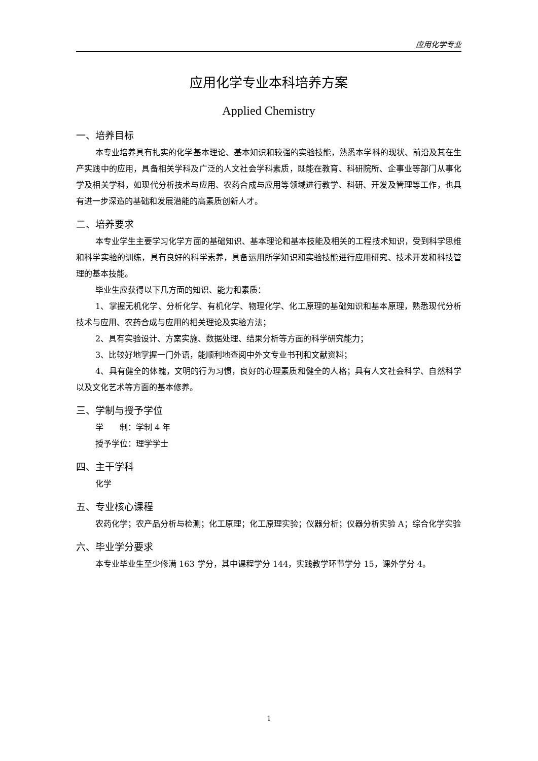应用化学专业
应用化学专业本科培养方案
Applied Chemistry
一、培养目标
本专业培养具有扎实的化学基本理论、基本知识和较强的实验技能，熟悉本学科的现状、前沿及其在生产实践中的应用，具备相关学科及广泛的人文社会学科素质，既能在教育、科研院所、企事业等部门从事化学及相关学科，如现代分析技术与应用、农药合成与应用等领域进行教学、科研、开发及管理等工作，也具有进一步深造的基础和发展潜能的高素质创新人才。
二、培养要求
本专业学生主要学习化学方面的基础知识、基本理论和基本技能及相关的工程技术知识，受到科学思维和科学实验的训练，具有良好的科学素养，具备运用所学知识和实验技能进行应用研究、技术开发和科技管理的基本技能。
毕业生应获得以下几方面的知识、能力和素质：
1、掌握无机化学、分析化学、有机化学、物理化学、化工原理的基础知识和基本原理，熟悉现代分析技术与应用、农药合成与应用的相关理论及实验方法；
2、具有实验设计、方案实施、数据处理、结果分析等方面的科学研究能力；
3、比较好地掌握一门外语，能顺利地查阅中外文专业书刊和文献资料；
4、具有健全的体魄，文明的行为习惯，良好的心理素质和健全的人格；具有人文社会科学、自然科学以及文化艺术等方面的基本修养。
三、学制与授予学位
学　　制：学制 4 年
授予学位：理学学士
四、主干学科
化学
五、专业核心课程
农药化学；农产品分析与检测；化工原理；化工原理实验；仪器分析；仪器分析实验 A；综合化学实验
六、毕业学分要求
本专业毕业生至少修满 163 学分，其中课程学分 144，实践教学环节学分 15，课外学分 4。
1